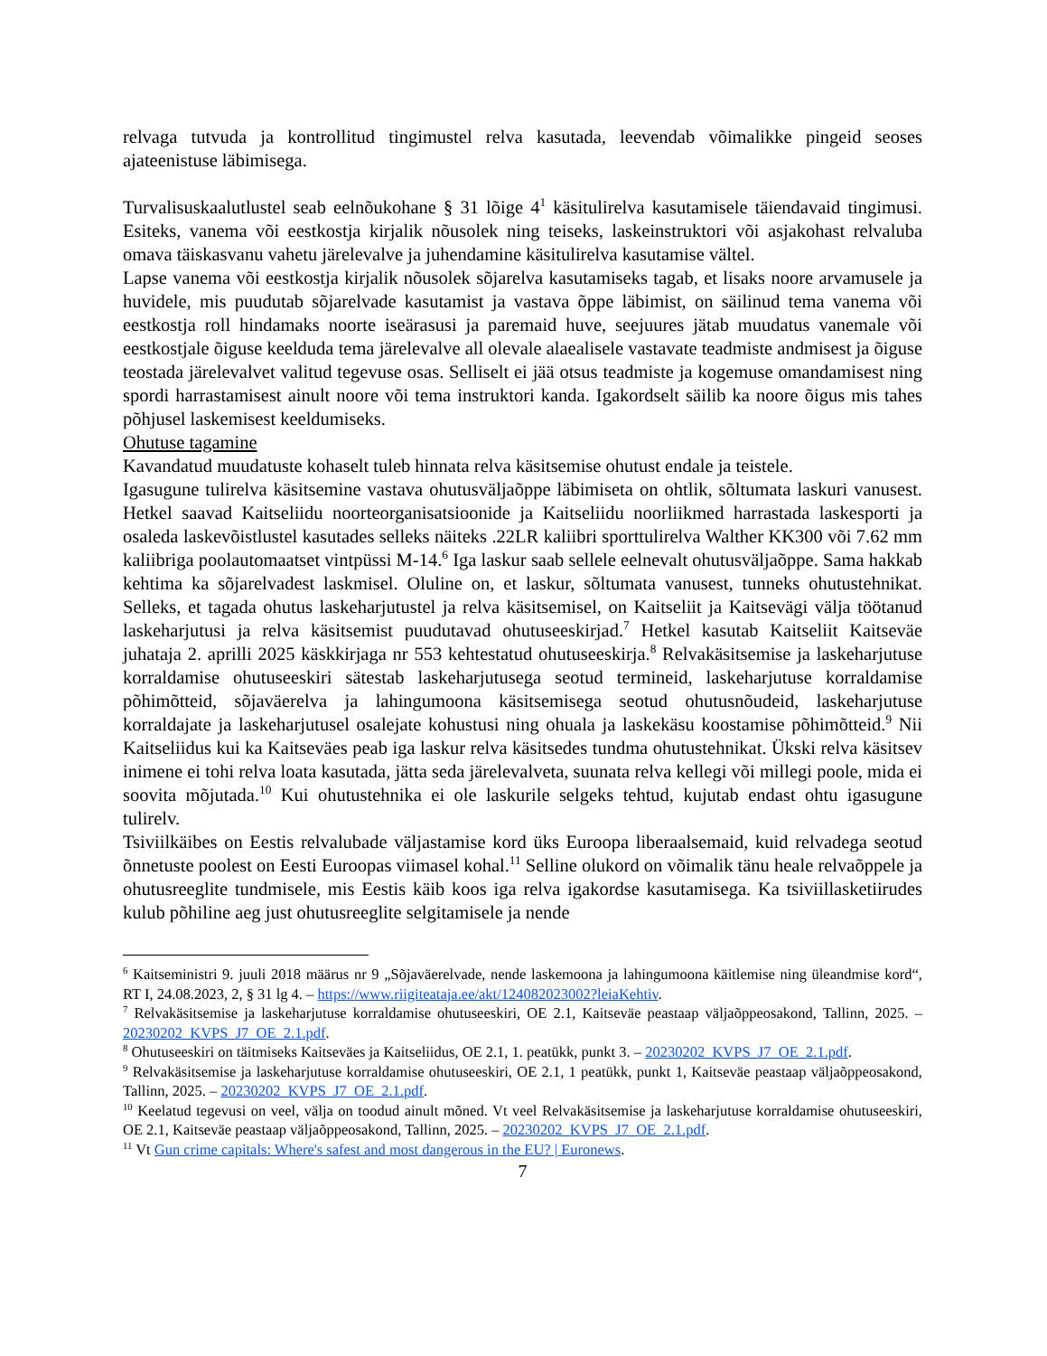relvaga tutvuda ja kontrollitud tingimustel relva kasutada, leevendab võimalikke pingeid seoses ajateenistuse läbimisega.
Turvalisuskaalutlustel seab eelnõukohane § 31 lõige 4<sup>1</sup> käsitulirelva kasutamisele täiendavaid tingimusi. Esiteks, vanema või eestkostja kirjalik nõusolek ning teiseks, laskeinstruktori või asjakohast relvaluba omava täiskasvanu vahetu järelevalve ja juhendamine käsitulirelva kasutamise vältel.
Lapse vanema või eestkostja kirjalik nõusolek sõjarelva kasutamiseks tagab, et lisaks noore arvamusele ja huvidele, mis puudutab sõjarelvade kasutamist ja vastava õppe läbimist, on säilinud tema vanema või eestkostja roll hindamaks noorte iseärasusi ja paremaid huve, seejuures jätab muudatus vanemale või eestkostjale õiguse keelduda tema järelevalve all olevale alaealisele vastavate teadmiste andmisest ja õiguse teostada järelevalvet valitud tegevuse osas. Selliselt ei jää otsus teadmiste ja kogemuse omandamisest ning spordi harrastamisest ainult noore või tema instruktori kanda. Igakordselt säilib ka noore õigus mis tahes põhjusel laskemisest keeldumiseks.
Ohutuse tagamine
Kavandatud muudatuste kohaselt tuleb hinnata relva käsitsemise ohutust endale ja teistele.
Igasugune tulirelva käsitsemine vastava ohutusväljaõppe läbimiseta on ohtlik, sõltumata laskuri vanusest. Hetkel saavad Kaitseliidu noorteorganisatsioonide ja Kaitseliidu noorliikmed harrastada laskesporti ja osaleda laskevõistlustel kasutades selleks näiteks .22LR kaliibri sporttulirelva Walther KK300 või 7.62 mm kaliibriga poolautomaatset vintpüssi M-14.<sup>6</sup> Iga laskur saab sellele eelnevalt ohutusväljaõppe. Sama hakkab kehtima ka sõjarelvadest laskmisel. Oluline on, et laskur, sõltumata vanusest, tunneks ohutustehnikat. Selleks, et tagada ohutus laskeharjutustel ja relva käsitsemisel, on Kaitseliit ja Kaitsevägi välja töötanud laskeharjutusi ja relva käsitsemist puudutavad ohutuseeskirjad.<sup>7</sup> Hetkel kasutab Kaitseliit Kaitseväe juhataja 2. aprilli 2025 käskkirjaga nr 553 kehtestatud ohutuseeskirja.<sup>8</sup> Relvakäsitsemise ja laskeharjutuse korraldamise ohutuseeskiri sätestab laskeharjutusega seotud termineid, laskeharjutuse korraldamise põhimõtteid, sõjaväerelva ja lahingumoona käsitsemisega seotud ohutusnõudeid, laskeharjutuse korraldajate ja laskeharjutusel osalejate kohustusi ning ohuala ja laskekäsu koostamise põhimõtteid.<sup>9</sup> Nii Kaitseliidus kui ka Kaitseväes peab iga laskur relva käsitsedes tundma ohutustehnikat. Ükski relva käsitsev inimene ei tohi relva loata kasutada, jätta seda järelevalveta, suunata relva kellegi või millegi poole, mida ei soovita mõjutada.<sup>10</sup> Kui ohutustehnika ei ole laskurile selgeks tehtud, kujutab endast ohtu igasugune tulirelv.
Tsiviilkäibes on Eestis relvalubade väljastamise kord üks Euroopa liberaalsemaid, kuid relvadega seotud õnnetuste poolest on Eesti Euroopas viimasel kohal.<sup>11</sup> Selline olukord on võimalik tänu heale relvaõppele ja ohutusreeglite tundmisele, mis Eestis käib koos iga relva igakordse kasutamisega. Ka tsiviillasketiirudes kulub põhiline aeg just ohutusreeglite selgitamisele ja nende
<sup>6</sup> Kaitseministri 9. juuli 2018 määrus nr 9 „Sõjaväerelvade, nende laskemoona ja lahingumoona käitlemise ning üleandmise kord“, RT I, 24.08.2023, 2, § 31 lg 4. – https://www.riigiteataja.ee/akt/124082023002?leiaKehtiv.
<sup>7</sup> Relvakäsitsemise ja laskeharjutuse korraldamise ohutuseeskiri, OE 2.1, Kaitseväe peastaap väljaõppeosakond, Tallinn, 2025. – 20230202_KVPS_J7_OE_2.1.pdf.
<sup>8</sup> Ohutuseeskiri on täitmiseks Kaitseväes ja Kaitseliidus, OE 2.1, 1. peatükk, punkt 3. – 20230202_KVPS_J7_OE_2.1.pdf.
<sup>9</sup> Relvakäsitsemise ja laskeharjutuse korraldamise ohutuseeskiri, OE 2.1, 1 peatükk, punkt 1, Kaitseväe peastaap väljaõppeosakond, Tallinn, 2025. – 20230202_KVPS_J7_OE_2.1.pdf.
<sup>10</sup> Keelatud tegevusi on veel, välja on toodud ainult mõned. Vt veel Relvakäsitsemise ja laskeharjutuse korraldamise ohutuseeskiri, OE 2.1, Kaitseväe peastaap väljaõppeosakond, Tallinn, 2025. – 20230202_KVPS_J7_OE_2.1.pdf.
<sup>11</sup> Vt Gun crime capitals: Where's safest and most dangerous in the EU? | Euronews.
7